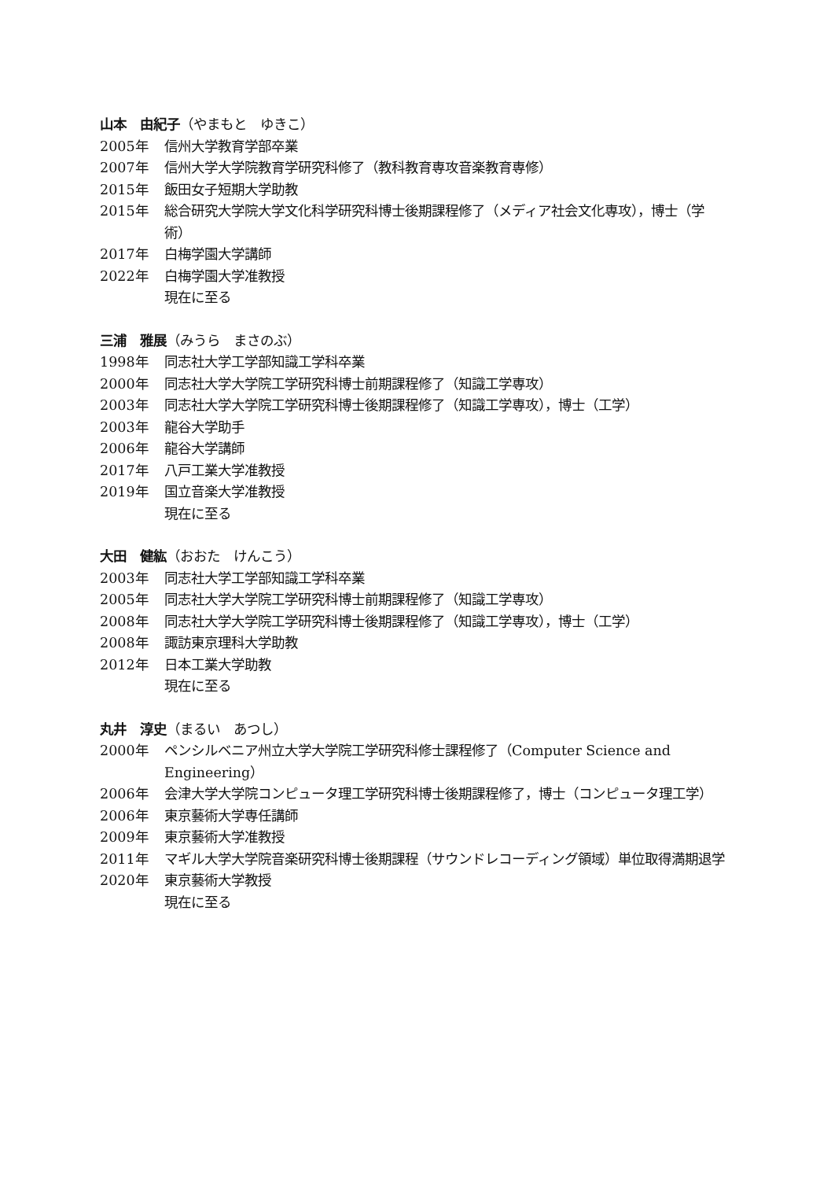山本　由紀子（やまもと　ゆきこ）
2005年 信州大学教育学部卒業
2007年 信州大学大学院教育学研究科修了（教科教育専攻音楽教育専修）
2015年 飯田女子短期大学助教
2015年 総合研究大学院大学文化科学研究科博士後期課程修了（メディア社会文化専攻），博士（学術）
2017年 白梅学園大学講師
2022年 白梅学園大学准教授
現在に至る
三浦　雅展（みうら　まさのぶ）
1998年 同志社大学工学部知識工学科卒業
2000年 同志社大学大学院工学研究科博士前期課程修了（知識工学専攻）
2003年 同志社大学大学院工学研究科博士後期課程修了（知識工学専攻），博士（工学）
2003年 龍谷大学助手
2006年 龍谷大学講師
2017年 八戸工業大学准教授
2019年 国立音楽大学准教授
現在に至る
大田　健紘（おおた　けんこう）
2003年 同志社大学工学部知識工学科卒業
2005年 同志社大学大学院工学研究科博士前期課程修了（知識工学専攻）
2008年 同志社大学大学院工学研究科博士後期課程修了（知識工学専攻），博士（工学）
2008年 諏訪東京理科大学助教
2012年 日本工業大学助教
現在に至る
丸井　淳史（まるい　あつし）
2000年 ペンシルベニア州立大学大学院工学研究科修士課程修了（Computer Science and Engineering）
2006年 会津大学大学院コンピュータ理工学研究科博士後期課程修了，博士（コンピュータ理工学）
2006年 東京藝術大学専任講師
2009年 東京藝術大学准教授
2011年 マギル大学大学院音楽研究科博士後期課程（サウンドレコーディング領域）単位取得満期退学
2020年 東京藝術大学教授
現在に至る